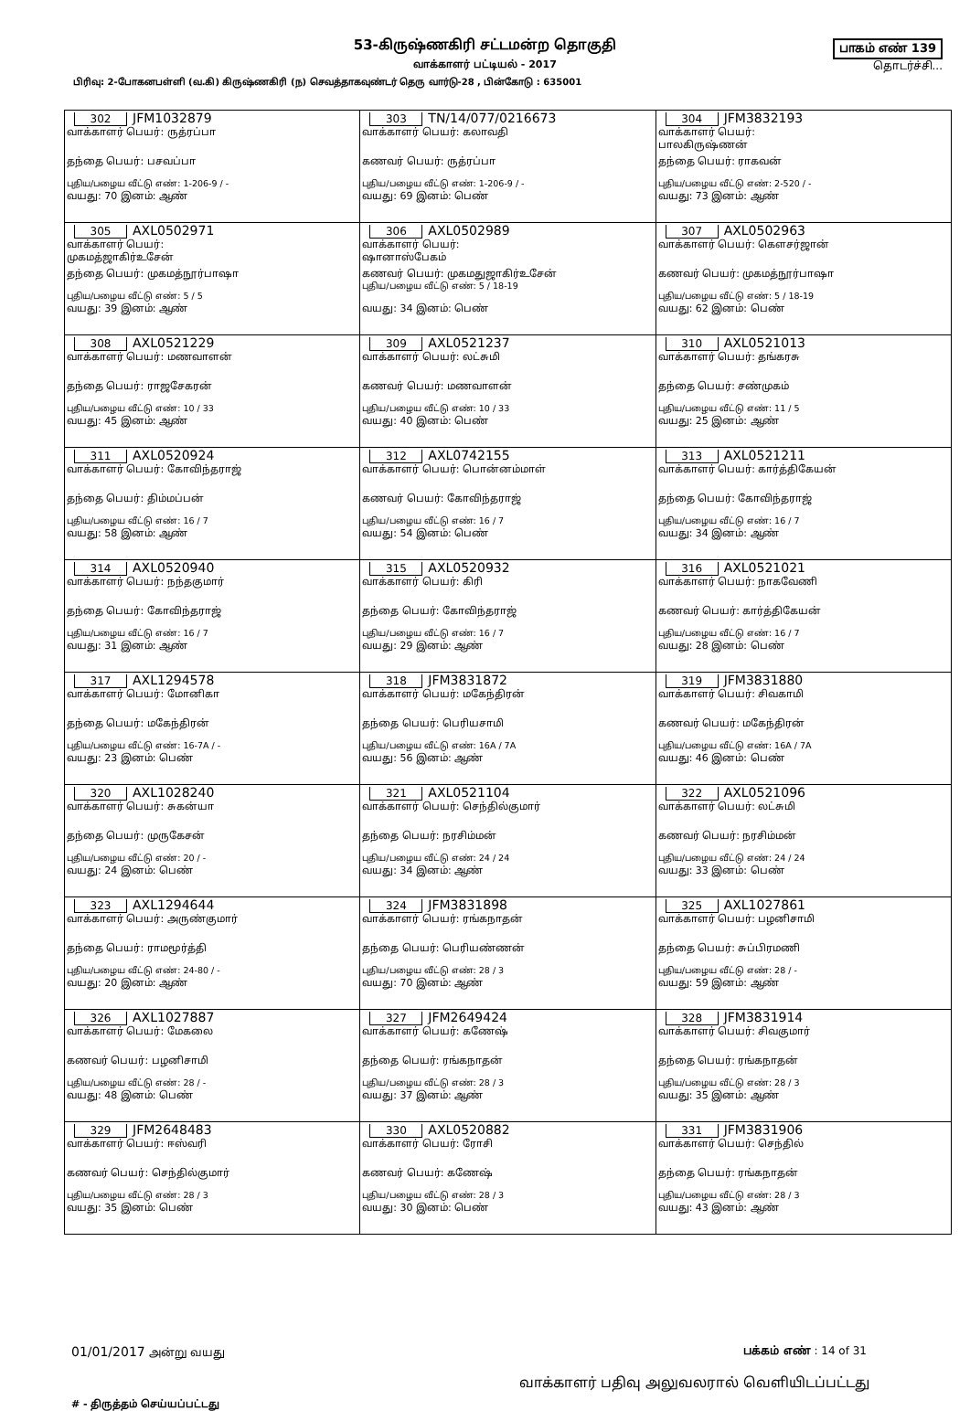53-கிருஷ்ணகிரி சட்டமன்ற தொகுதி
வாக்காளர் பட்டியல் - 2017
பாகம் எண் 139
தொடர்ச்சி...
பிரிவு: 2-போகனபள்ளி (வ.கி) கிருஷ்ணகிரி (ந) செவத்தாகவுண்டர் தெரு வார்டு-28 , பின்கோடு : 635001
| 302 JFM1032879 வாக்காளர் பெயர்: ருத்ரப்பா தந்தை பெயர்: பசவப்பா புதிய/பழைய வீட்டு எண்: 1-206-9 / - வயது: 70 இனம்: ஆண் | 303 TN/14/077/0216673 வாக்காளர் பெயர்: கலாவதி கணவர் பெயர்: ருத்ரப்பா புதிய/பழைய வீட்டு எண்: 1-206-9 / - வயது: 69 இனம்: பெண் | 304 JFM3832193 வாக்காளர் பெயர்: பாலகிருஷ்ணன் தந்தை பெயர்: ராகவன் புதிய/பழைய வீட்டு எண்: 2-520 / - வயது: 73 இனம்: ஆண் |
| 305 AXL0502971 வாக்காளர் பெயர்: முகமத்ஜாகிர்உசேன் தந்தை பெயர்: முகமத்நூர்பாஷா புதிய/பழைய வீட்டு எண்: 5 / 5 வயது: 39 இனம்: ஆண் | 306 AXL0502989 வாக்காளர் பெயர்: ஷானாஸ்பேகம் கணவர் பெயர்: முகமதுஜாகிர்உசேன் புதிய/பழைய வீட்டு எண்: 5 / 18-19 வயது: 34 இனம்: பெண் | 307 AXL0502963 வாக்காளர் பெயர்: கௌசர்ஜான் கணவர் பெயர்: முகமத்நூர்பாஷா புதிய/பழைய வீட்டு எண்: 5 / 18-19 வயது: 62 இனம்: பெண் |
| 308 AXL0521229 வாக்காளர் பெயர்: மணவாளன் தந்தை பெயர்: ராஜசேகரன் புதிய/பழைய வீட்டு எண்: 10 / 33 வயது: 45 இனம்: ஆண் | 309 AXL0521237 வாக்காளர் பெயர்: லட்சுமி கணவர் பெயர்: மணவாளன் புதிய/பழைய வீட்டு எண்: 10 / 33 வயது: 40 இனம்: பெண் | 310 AXL0521013 வாக்காளர் பெயர்: தங்கரசு தந்தை பெயர்: சண்முகம் புதிய/பழைய வீட்டு எண்: 11 / 5 வயது: 25 இனம்: ஆண் |
| 311 AXL0520924 வாக்காளர் பெயர்: கோவிந்தராஜ் தந்தை பெயர்: திம்மப்பன் புதிய/பழைய வீட்டு எண்: 16 / 7 வயது: 58 இனம்: ஆண் | 312 AXL0742155 வாக்காளர் பெயர்: பொன்னம்மாள் கணவர் பெயர்: கோவிந்தராஜ் புதிய/பழைய வீட்டு எண்: 16 / 7 வயது: 54 இனம்: பெண் | 313 AXL0521211 வாக்காளர் பெயர்: கார்த்திகேயன் தந்தை பெயர்: கோவிந்தராஜ் புதிய/பழைய வீட்டு எண்: 16 / 7 வயது: 34 இனம்: ஆண் |
| 314 AXL0520940 வாக்காளர் பெயர்: நந்தகுமார் தந்தை பெயர்: கோவிந்தராஜ் புதிய/பழைய வீட்டு எண்: 16 / 7 வயது: 31 இனம்: ஆண் | 315 AXL0520932 வாக்காளர் பெயர்: கிரி தந்தை பெயர்: கோவிந்தராஜ் புதிய/பழைய வீட்டு எண்: 16 / 7 வயது: 29 இனம்: ஆண் | 316 AXL0521021 வாக்காளர் பெயர்: நாகவேணி கணவர் பெயர்: கார்த்திகேயன் புதிய/பழைய வீட்டு எண்: 16 / 7 வயது: 28 இனம்: பெண் |
| 317 AXL1294578 வாக்காளர் பெயர்: மோனிகா தந்தை பெயர்: மகேந்திரன் புதிய/பழைய வீட்டு எண்: 16-7A / - வயது: 23 இனம்: பெண் | 318 JFM3831872 வாக்காளர் பெயர்: மகேந்திரன் தந்தை பெயர்: பெரியசாமி புதிய/பழைய வீட்டு எண்: 16A / 7A வயது: 56 இனம்: ஆண் | 319 JFM3831880 வாக்காளர் பெயர்: சிவகாமி கணவர் பெயர்: மகேந்திரன் புதிய/பழைய வீட்டு எண்: 16A / 7A வயது: 46 இனம்: பெண் |
| 320 AXL1028240 வாக்காளர் பெயர்: சுகன்யா தந்தை பெயர்: முருகேசன் புதிய/பழைய வீட்டு எண்: 20 / - வயது: 24 இனம்: பெண் | 321 AXL0521104 வாக்காளர் பெயர்: செந்தில்குமார் தந்தை பெயர்: நரசிம்மன் புதிய/பழைய வீட்டு எண்: 24 / 24 வயது: 34 இனம்: ஆண் | 322 AXL0521096 வாக்காளர் பெயர்: லட்சுமி கணவர் பெயர்: நரசிம்மன் புதிய/பழைய வீட்டு எண்: 24 / 24 வயது: 33 இனம்: பெண் |
| 323 AXL1294644 வாக்காளர் பெயர்: அருண்குமார் தந்தை பெயர்: ராமமூர்த்தி புதிய/பழைய வீட்டு எண்: 24-80 / - வயது: 20 இனம்: ஆண் | 324 JFM3831898 வாக்காளர் பெயர்: ரங்கநாதன் தந்தை பெயர்: பெரியண்ணன் புதிய/பழைய வீட்டு எண்: 28 / 3 வயது: 70 இனம்: ஆண் | 325 AXL1027861 வாக்காளர் பெயர்: பழனிசாமி தந்தை பெயர்: சுப்பிரமணி புதிய/பழைய வீட்டு எண்: 28 / - வயது: 59 இனம்: ஆண் |
| 326 AXL1027887 வாக்காளர் பெயர்: மேகலை கணவர் பெயர்: பழனிசாமி புதிய/பழைய வீட்டு எண்: 28 / - வயது: 48 இனம்: பெண் | 327 JFM2649424 வாக்காளர் பெயர்: கணேஷ் தந்தை பெயர்: ரங்கநாதன் புதிய/பழைய வீட்டு எண்: 28 / 3 வயது: 37 இனம்: ஆண் | 328 JFM3831914 வாக்காளர் பெயர்: சிவகுமார் தந்தை பெயர்: ரங்கநாதன் புதிய/பழைய வீட்டு எண்: 28 / 3 வயது: 35 இனம்: ஆண் |
| 329 JFM2648483 வாக்காளர் பெயர்: ஈஸ்வரி கணவர் பெயர்: செந்தில்குமார் புதிய/பழைய வீட்டு எண்: 28 / 3 வயது: 35 இனம்: பெண் | 330 AXL0520882 வாக்காளர் பெயர்: ரோசி கணவர் பெயர்: கணேஷ் புதிய/பழைய வீட்டு எண்: 28 / 3 வயது: 30 இனம்: பெண் | 331 JFM3831906 வாக்காளர் பெயர்: செந்தில் தந்தை பெயர்: ரங்கநாதன் புதிய/பழைய வீட்டு எண்: 28 / 3 வயது: 43 இனம்: ஆண் |
01/01/2017 அன்று வயது பக்கம் எண் : 14 of 31
வாக்காளர் பதிவு அலுவலரால் வெளியிடப்பட்டது
# - திருத்தம் செய்யப்பட்டது